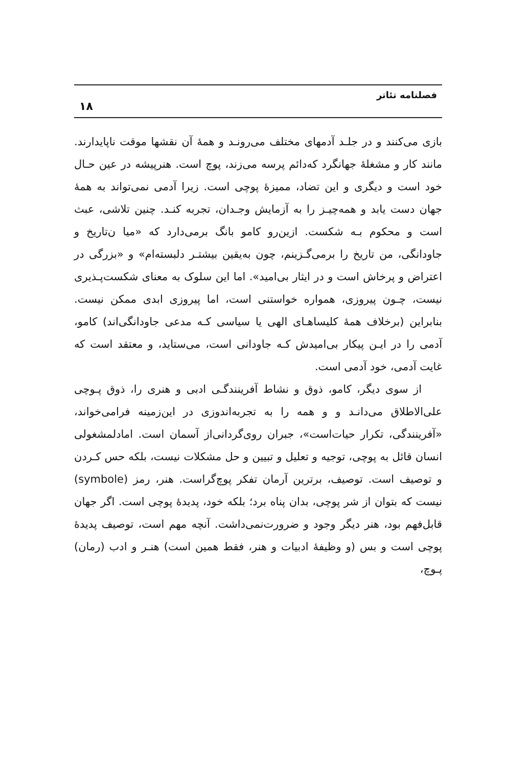فصلنامه تئاتر ۱۸
بازی می‌کنند و در جلـد آدمهای مختلف می‌رونـد و همهٔ آن نقشها موقت ناپایدارند. مانند کار و مشغلهٔ جهانگرد که‌دائم پرسه می‌زند، پوچ است. هنرپیشه در عین حـال خود است و دیگری و این تضاد، ممیزهٔ پوچی است. زیرا آدمی نمی‌تواند به همهٔ جهان دست یابد و همه‌چیـز را به آزمایش وجـدان، تجربه کنـد. چنین تلاشی، عبث است و محکوم بـه شکست. ازین‌رو کامو بانگ برمی‌دارد که «میا ن‌تاریخ و جاودانگی، من تاریخ را برمی‌گـزینم، چون به‌یقین بیشتـر دلبسته‌ام» و «بزرگی در اعتراض و پرخاش است و در ایثار بی‌امید». اما این سلوک به معنای شکست‌پـذیری نیست، چـون پیروزی، همواره خواستنی است، اما پیروزی ابدی ممکن نیست. بنابراین (برخلاف همهٔ کلیساهـای الهی یا سیاسی کـه مدعی جاودانگی‌اند) کامو، آدمی را در ایـن پیکار بی‌امیدش کـه جاودانی است، می‌ستاید، و معتقد است که غایت آدمی، خود آدمی است.
از سوی دیگر، کامو، ذوق و نشاط آفرینندگـی ادبی و هنری را، ذوق پـوچی علی‌الاطلاق می‌دانـد و و همه را به تجربه‌اندوزی در این‌زمینه فرامی‌خواند، «آفرینندگی، تکرار حیات‌است»، جبران روی‌گردانی‌از آسمان است. امادلمشغولی انسان قائل به پوچی، توجیه و تعلیل و تبیین و حل مشکلات نیست، بلکه حس کـردن و توصیف است. توصیف، برترین آرمان تفکر پوچ‌گراست. هنر، رمز (symbole) نیست که بتوان از شر پوچی، بدان پناه برد؛ بلکه خود، پدیدهٔ پوچی است. اگر جهان قابل‌فهم بود، هنر دیگر وجود و ضرورت‌نمی‌داشت. آنچه مهم است، توصیف پدیدهٔ پوچی است و بس (و وظیفهٔ ادبیات و هنر، فقط همین است) هنـر و ادب (رمان) پـوچ،